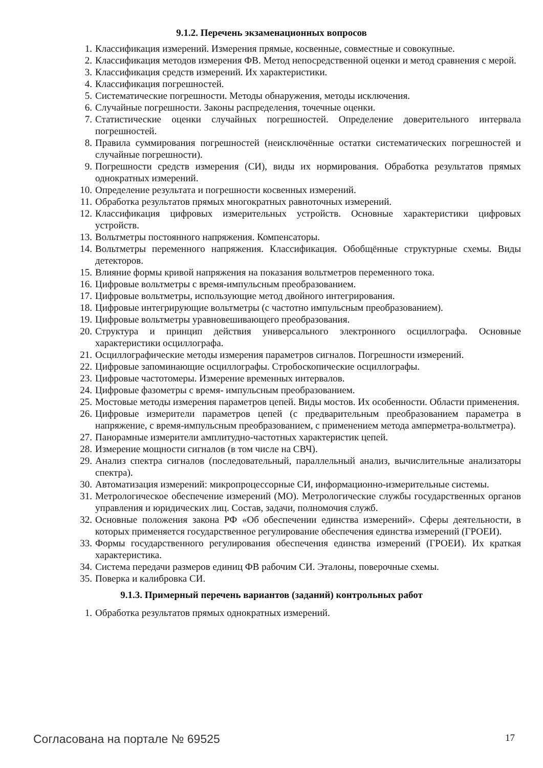9.1.2. Перечень экзаменационных вопросов
1. Классификация измерений. Измерения прямые, косвенные, совместные и совокупные.
2. Классификация методов измерения ФВ. Метод непосредственной оценки и метод сравнения с мерой.
3. Классификация средств измерений. Их характеристики.
4. Классификация погрешностей.
5. Систематические погрешности. Методы обнаружения, методы исключения.
6. Случайные погрешности. Законы распределения, точечные оценки.
7. Статистические оценки случайных погрешностей. Определение доверительного интервала погрешностей.
8. Правила суммирования погрешностей (неисключённые остатки систематических погрешностей и случайные погрешности).
9. Погрешности средств измерения (СИ), виды их нормирования. Обработка результатов прямых однократных измерений.
10. Определение результата и погрешности косвенных измерений.
11. Обработка результатов прямых многократных равноточных измерений.
12. Классификация цифровых измерительных устройств. Основные характеристики цифровых устройств.
13. Вольтметры постоянного напряжения. Компенсаторы.
14. Вольтметры переменного напряжения. Классификация. Обобщённые структурные схемы. Виды детекторов.
15. Влияние формы кривой напряжения на показания вольтметров переменного тока.
16. Цифровые вольтметры с время-импульсным преобразованием.
17. Цифровые вольтметры, использующие метод двойного интегрирования.
18. Цифровые интегрирующие вольтметры (с частотно импульсным преобразованием).
19. Цифровые вольтметры уравновешивающего преобразования.
20. Структура и принцип действия универсального электронного осциллографа. Основные характеристики осциллографа.
21. Осциллографические методы измерения параметров сигналов. Погрешности измерений.
22. Цифровые запоминающие осциллографы. Стробоскопические осциллографы.
23. Цифровые частотомеры. Измерение временных интервалов.
24. Цифровые фазометры с время- импульсным преобразованием.
25. Мостовые методы измерения параметров цепей. Виды мостов. Их особенности. Области применения.
26. Цифровые измерители параметров цепей (с предварительным преобразованием параметра в напряжение, с время-импульсным преобразованием, с применением метода амперметра-вольтметра).
27. Панорамные измерители амплитудно-частотных характеристик цепей.
28. Измерение мощности сигналов (в том числе на СВЧ).
29. Анализ спектра сигналов (последовательный, параллельный анализ, вычислительные анализаторы спектра).
30. Автоматизация измерений: микропроцессорные СИ, информационно-измерительные системы.
31. Метрологическое обеспечение измерений (МО). Метрологические службы государственных органов управления и юридических лиц. Состав, задачи, полномочия служб.
32. Основные положения закона РФ «Об обеспечении единства измерений». Сферы деятельности, в которых применяется государственное регулирование обеспечения единства измерений (ГРОЕИ).
33. Формы государственного регулирования обеспечения единства измерений (ГРОЕИ). Их краткая характеристика.
34. Система передачи размеров единиц ФВ рабочим СИ. Эталоны, поверочные схемы.
35. Поверка и калибровка СИ.
9.1.3. Примерный перечень вариантов (заданий) контрольных работ
1. Обработка результатов прямых однократных измерений.
Согласована на портале № 69525 17